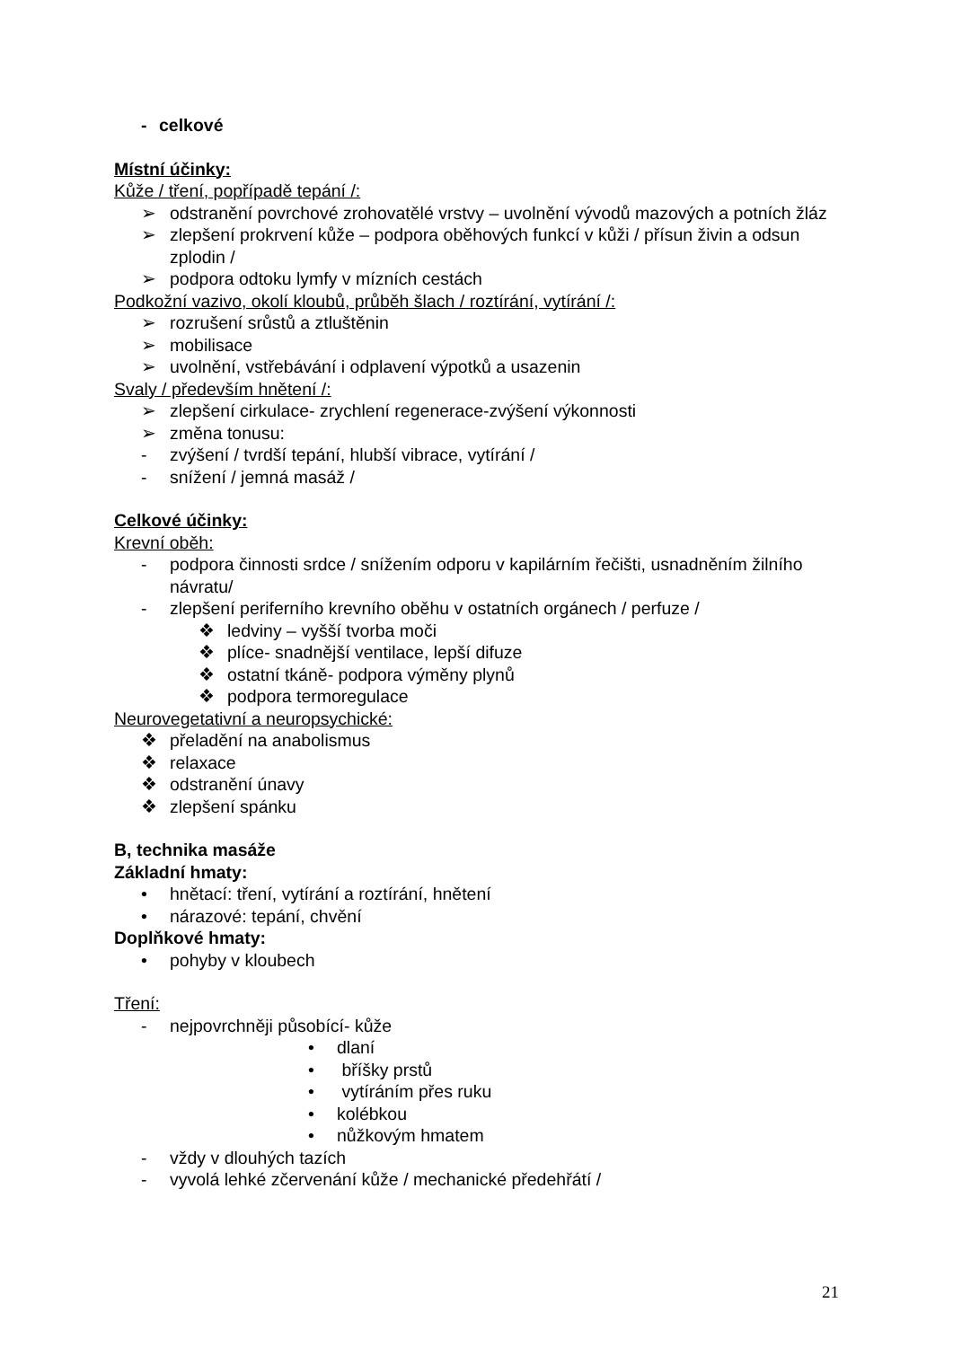- celkové
Místní účinky:
Kůže / tření, popřípadě tepání /:
➢ odstranění povrchové zrohovatělé vrstvy – uvolnění vývodů mazových a potních žláz
➢ zlepšení prokrvení kůže – podpora oběhových funkcí v kůži / přísun živin a odsun zplodin /
➢ podpora odtoku lymfy v mízních cestách
Podkožní vazivo, okolí kloubů, průběh šlach / roztírání, vytírání /:
➢ rozrušení srůstů a ztluštěnin
➢ mobilisace
➢ uvolnění, vstřebávání i odplavení výpotků a usazenin
Svaly / především hnětení /:
➢ zlepšení cirkulace- zrychlení regenerace-zvýšení výkonnosti
➢ změna tonusu:
- zvýšení / tvrdší tepání, hlubší vibrace, vytírání /
- snížení / jemná masáž /
Celkové účinky:
Krevní oběh:
- podpora činnosti srdce / snížením odporu v kapilárním řečišti, usnadněním žilního návratu/
- zlepšení periferního krevního oběhu v ostatních orgánech / perfuze /
❖ ledviny – vyšší tvorba moči
❖ plíce- snadnější ventilace, lepší difuze
❖ ostatní tkáně- podpora výměny plynů
❖ podpora termoregulace
Neurovegetativní a neuropsychické:
❖ přeladění na anabolismus
❖ relaxace
❖ odstranění únavy
❖ zlepšení spánku
B, technika masáže
Základní hmaty:
• hnětací: tření, vytírání a roztírání, hnětení
• nárazové: tepání, chvění
Doplňkové hmaty:
• pohyby v kloubech
Tření:
- nejpovrchněji působící- kůže
• dlaní
• bříšky prstů
• vytíráním přes ruku
• kolébkou
• nůžkovým hmatem
- vždy v dlouhých tazích
- vyvolá lehké zčervenání kůže / mechanické předehřátí /
21